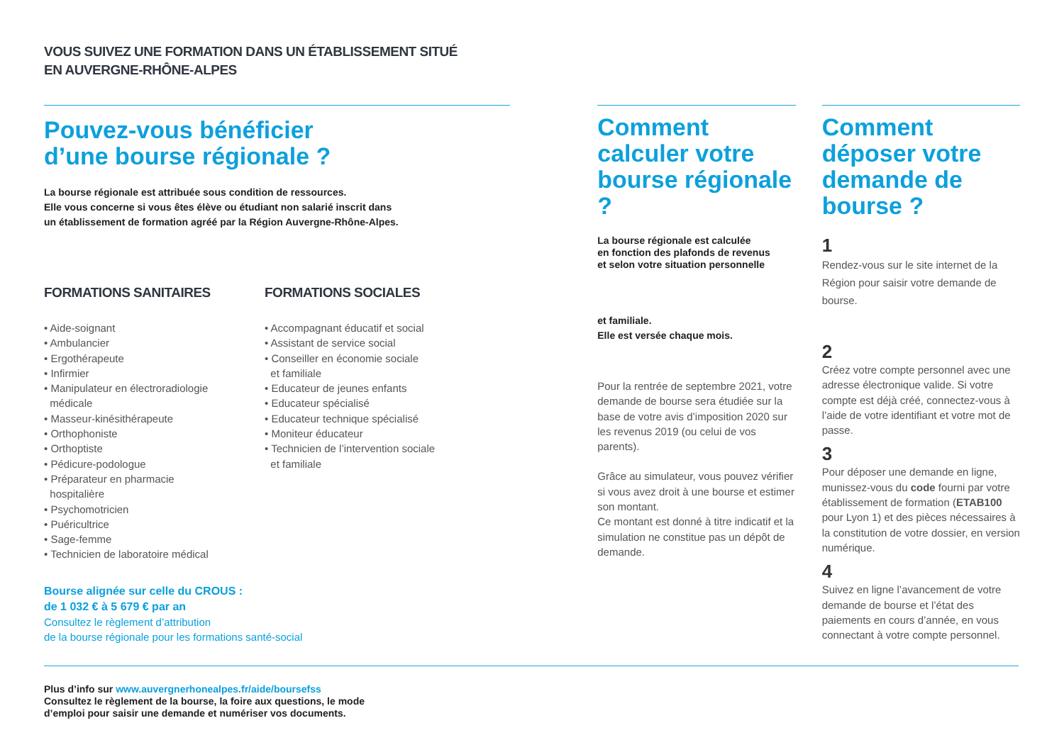VOUS SUIVEZ UNE FORMATION DANS UN ÉTABLISSEMENT SITUÉ
EN AUVERGNE-RHÔNE-ALPES
Pouvez-vous bénéficier
d’une bourse régionale ?
La bourse régionale est attribuée sous condition de ressources.
Elle vous concerne si vous êtes élève ou étudiant non salarié inscrit dans
un établissement de formation agréé par la Région Auvergne-Rhône-Alpes.
FORMATIONS SANITAIRES
• Aide-soignant
• Ambulancier
• Ergothérapeute
• Infirmier
• Manipulateur en électroradiologie
médicale
• Masseur-kinésithérapeute
• Orthophoniste
• Orthoptiste
• Pédicure-podologue
• Préparateur en pharmacie
hospitalière
• Psychomotricien
• Puéricultrice
• Sage-femme
• Technicien de laboratoire médical
FORMATIONS SOCIALES
• Accompagnant éducatif et social
• Assistant de service social
• Conseiller en économie sociale
et familiale
• Educateur de jeunes enfants
• Educateur spécialisé
• Educateur technique spécialisé
• Moniteur éducateur
• Technicien de l’intervention sociale
et familiale
Bourse alignée sur celle du CROUS :
de 1 032 € à 5 679 € par an
Consultez le règlement d’attribution
de la bourse régionale pour les formations santé-social
Comment calculer votre bourse régionale ?
La bourse régionale est calculée
en fonction des plafonds de revenus
et selon votre situation personnelle
et familiale.
Elle est versée chaque mois.
Pour la rentrée de septembre 2021, votre demande de bourse sera étudiée sur la base de votre avis d’imposition 2020 sur les revenus 2019 (ou celui de vos parents).
Grâce au simulateur, vous pouvez vérifier si vous avez droit à une bourse et estimer son montant.
Ce montant est donné à titre indicatif et la simulation ne constitue pas un dépôt de demande.
Comment déposer votre demande de bourse ?
1
Rendez-vous sur le site internet de la Région pour saisir votre demande de bourse.
2
Créez votre compte personnel avec une adresse électronique valide. Si votre compte est déjà créé, connectez-vous à l’aide de votre identifiant et votre mot de passe.
3
Pour déposer une demande en ligne, munissez-vous du code fourni par votre établissement de formation (ETAB100 pour Lyon 1) et des pièces nécessaires à la constitution de votre dossier, en version numérique.
4
Suivez en ligne l’avancement de votre demande de bourse et l’état des paiements en cours d’année, en vous connectant à votre compte personnel.
Plus d’info sur www.auvergnerhonealpes.fr/aide/boursefss
Consultez le règlement de la bourse, la foire aux questions, le mode
d’emploi pour saisir une demande et numériser vos documents.